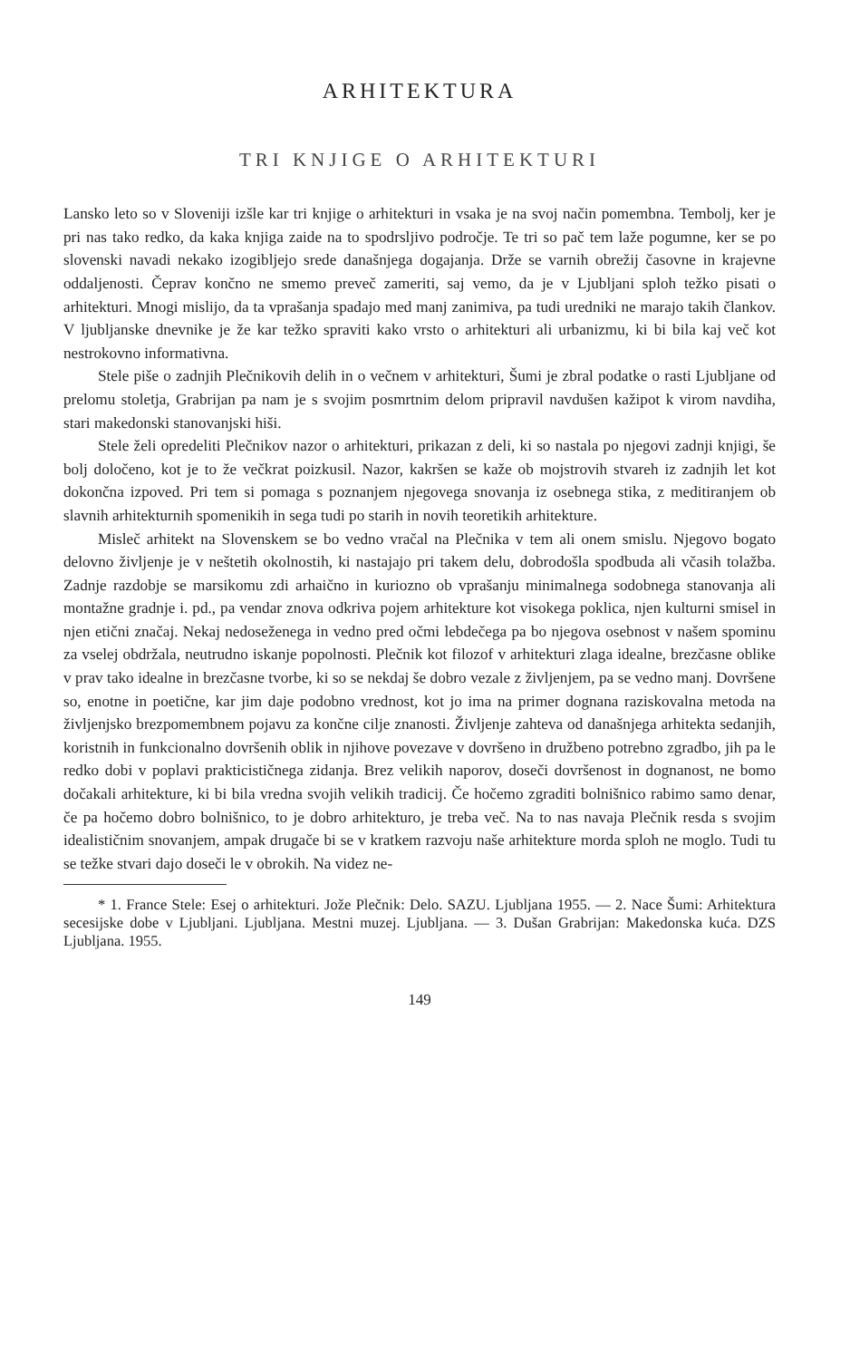ARHITEKTURA
TRI KNJIGE O ARHITEKTURI
Lansko leto so v Sloveniji izšle kar tri knjige o arhitekturi in vsaka je na svoj način pomembna. Tembolj, ker je pri nas tako redko, da kaka knjiga zaide na to spodrsljivo področje. Te tri so pač tem laže pogumne, ker se po slovenski navadi nekako izogibljejo srede današnjega dogajanja. Drže se varnih obrežij časovne in krajevne oddaljenosti. Čeprav končno ne smemo preveč zameriti, saj vemo, da je v Ljubljani sploh težko pisati o arhitekturi. Mnogi mislijo, da ta vprašanja spadajo med manj zanimiva, pa tudi uredniki ne marajo takih člankov. V ljubljanske dnevnike je že kar težko spraviti kako vrsto o arhitekturi ali urbanizmu, ki bi bila kaj več kot nestrokovno informativna.
Stele piše o zadnjih Plečnikovih delih in o večnem v arhitekturi, Šumi je zbral podatke o rasti Ljubljane od prelomu stoletja, Grabrijan pa nam je s svojim posmrtnim delom pripravil navdušen kažipot k virom navdiha, stari makedonski stanovanjski hiši.
Stele želi opredeliti Plečnikov nazor o arhitekturi, prikazan z deli, ki so nastala po njegovi zadnji knjigi, še bolj določeno, kot je to že večkrat poizkusil. Nazor, kakršen se kaže ob mojstrovih stvareh iz zadnjih let kot dokončna izpoved. Pri tem si pomaga s poznanjem njegovega snovanja iz osebnega stika, z meditiranjem ob slavnih arhitekturnih spomenikih in sega tudi po starih in novih teoretikih arhitekture.
Misleč arhitekt na Slovenskem se bo vedno vračal na Plečnika v tem ali onem smislu. Njegovo bogato delovno življenje je v neštetih okolnostih, ki nastajajo pri takem delu, dobrodošla spodbuda ali včasih tolažba. Zadnje razdobje se marsikomu zdi arhaično in kuriozno ob vprašanju minimalnega sodobnega stanovanja ali montažne gradnje i. pd., pa vendar znova odkriva pojem arhitekture kot visokega poklica, njen kulturni smisel in njen etični značaj. Nekaj nedoseženega in vedno pred očmi lebdečega pa bo njegova osebnost v našem spominu za vselej obdržala, neutrudno iskanje popolnosti. Plečnik kot filozof v arhitekturi zlaga idealne, brezčasne oblike v prav tako idealne in brezčasne tvorbe, ki so se nekdaj še dobro vezale z življenjem, pa se vedno manj. Dovršene so, enotne in poetične, kar jim daje podobno vrednost, kot jo ima na primer dognana raziskovalna metoda na življenjsko brezpomembnem pojavu za končne cilje znanosti. Življenje zahteva od današnjega arhitekta sedanjih, koristnih in funkcionalno dovršenih oblik in njihove povezave v dovršeno in družbeno potrebno zgradbo, jih pa le redko dobi v poplavi prakticističnega zidanja. Brez velikih naporov, doseči dovršenost in dognanost, ne bomo dočakali arhitekture, ki bi bila vredna svojih velikih tradicij. Če hočemo zgraditi bolnišnico rabimo samo denar, če pa hočemo dobro bolnišnico, to je dobro arhitekturo, je treba več. Na to nas navaja Plečnik resda s svojim idealističnim snovanjem, ampak drugače bi se v kratkem razvoju naše arhitekture morda sploh ne moglo. Tudi tu se težke stvari dajo doseči le v obrokih. Na videz ne-
* 1. France Stele: Esej o arhitekturi. Jože Plečnik: Delo. SAZU. Ljubljana 1955. — 2. Nace Šumi: Arhitektura secesijske dobe v Ljubljani. Ljubljana. Mestni muzej. Ljubljana. — 3. Dušan Grabrijan: Makedonska kuća. DZS Ljubljana. 1955.
149